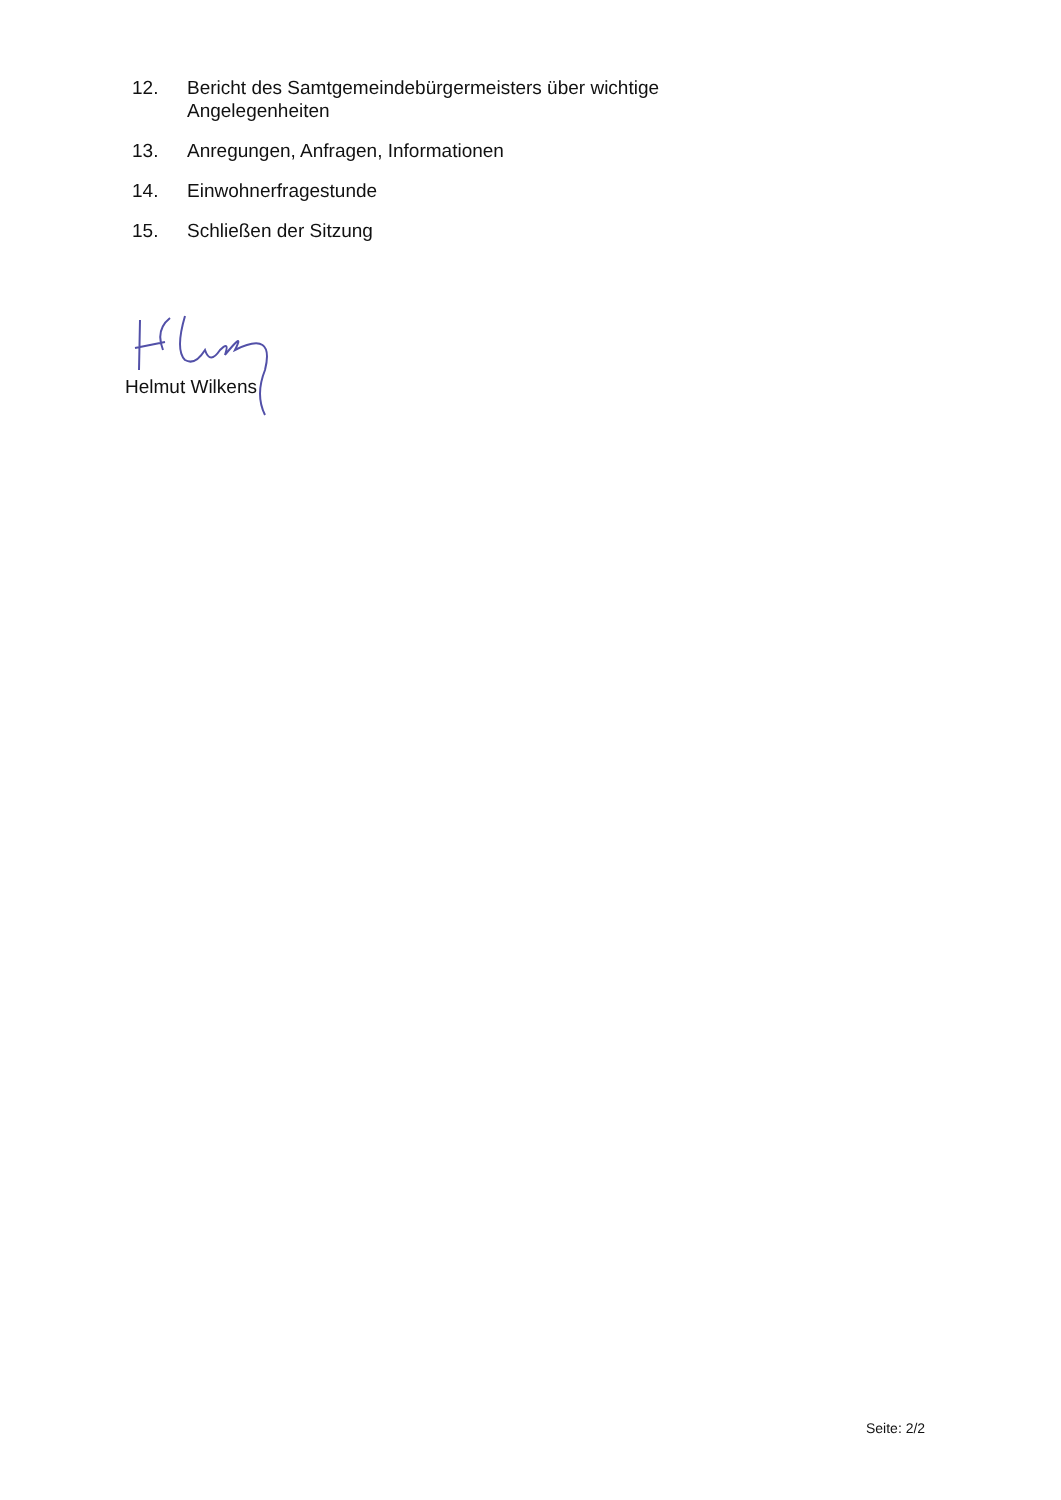12. Bericht des Samtgemeindebürgermeisters über wichtige
Angelegenheiten
13. Anregungen, Anfragen, Informationen
14. Einwohnerfragestunde
15. Schließen der Sitzung
Helmut Wilkens
Seite: 2/2